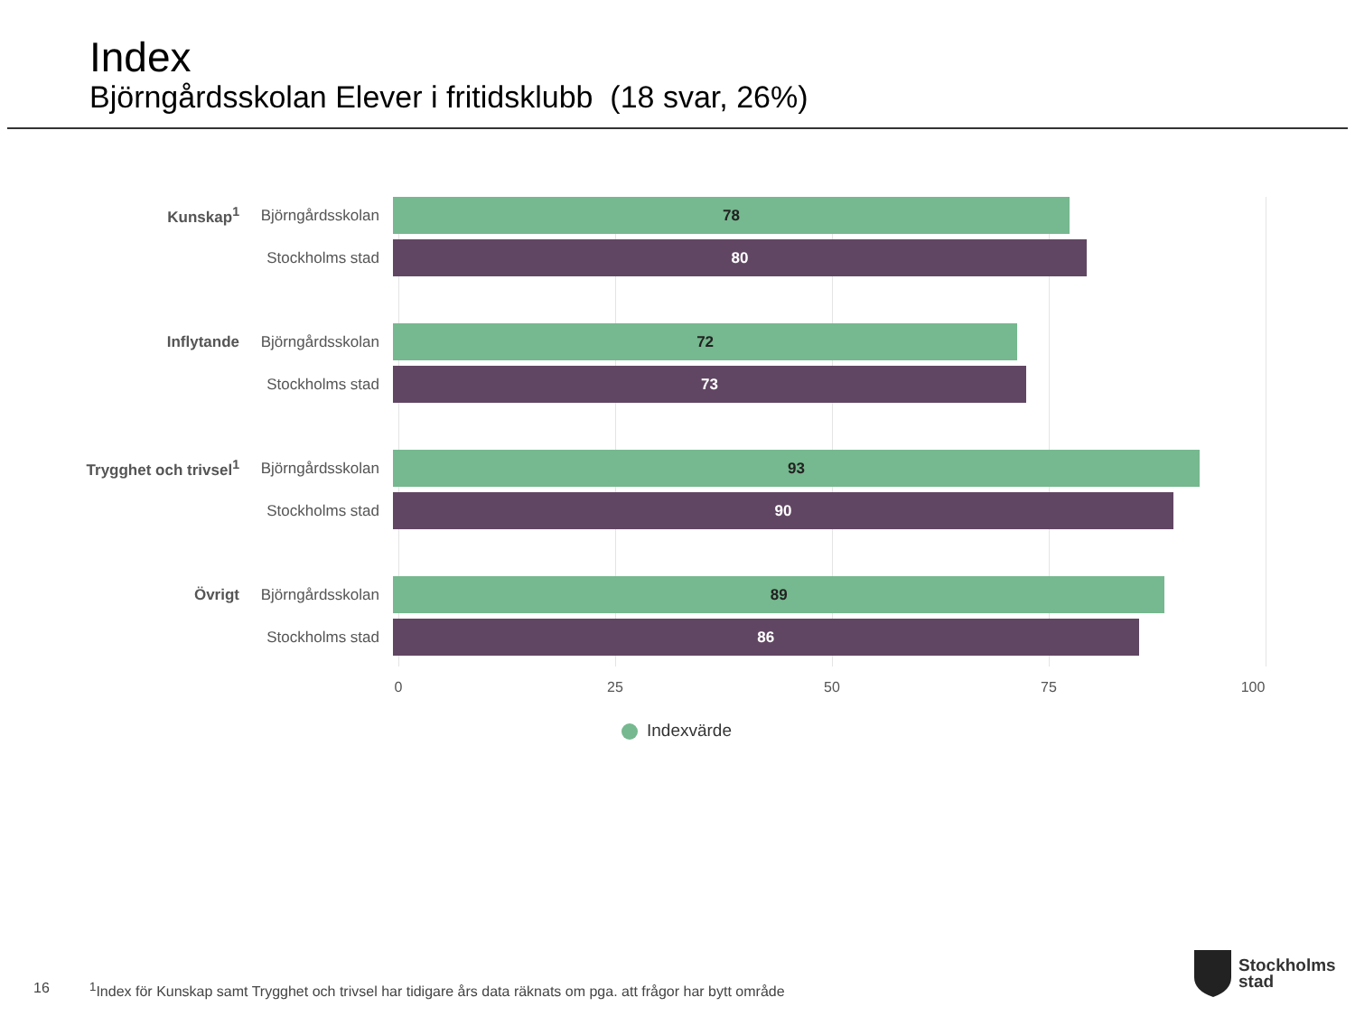Index
Björngårdsskolan Elever i fritidsklubb (18 svar, 26%)
Kunskap<sup>1</sup>
Björngårdsskolan
78
Stockholms stad
80
Inflytande
Björngårdsskolan
72
Stockholms stad
73
Trygghet och trivsel<sup>1</sup>
Björngårdsskolan
93
Stockholms stad
90
Övrigt
Björngårdsskolan
89
Stockholms stad
86
0 25 50 75 100
Indexvärde
16
<sup>1</sup> Index för Kunskap samt Trygghet och trivsel har tidigare års data räknats om pga. att frågor har bytt område
Stockholms
stad